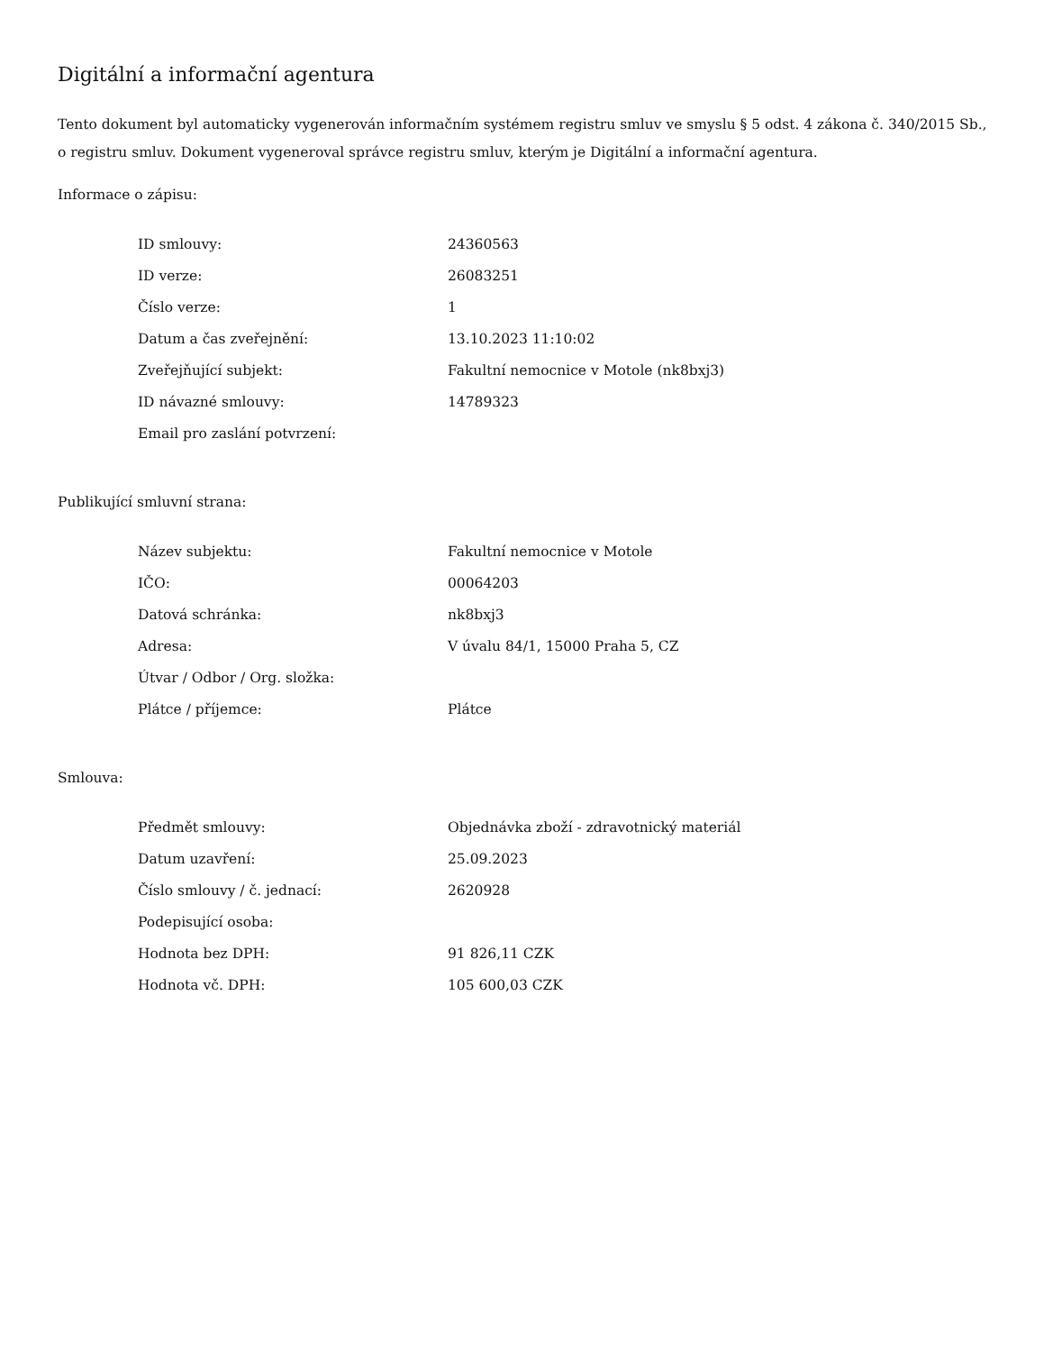Digitální a informační agentura
Tento dokument byl automaticky vygenerován informačním systémem registru smluv ve smyslu § 5 odst. 4 zákona č. 340/2015 Sb., o registru smluv. Dokument vygeneroval správce registru smluv, kterým je Digitální a informační agentura.
Informace o zápisu:
| ID smlouvy: | 24360563 |
| ID verze: | 26083251 |
| Číslo verze: | 1 |
| Datum a čas zveřejnění: | 13.10.2023 11:10:02 |
| Zveřejňující subjekt: | Fakultní nemocnice v Motole (nk8bxj3) |
| ID návazné smlouvy: | 14789323 |
| Email pro zaslání potvrzení: | |
Publikující smluvní strana:
| Název subjektu: | Fakultní nemocnice v Motole |
| IČO: | 00064203 |
| Datová schránka: | nk8bxj3 |
| Adresa: | V úvalu 84/1, 15000 Praha 5, CZ |
| Útvar / Odbor / Org. složka: | |
| Plátce / příjemce: | Plátce |
Smlouva:
| Předmět smlouvy: | Objednávka zboží - zdravotnický materiál |
| Datum uzavření: | 25.09.2023 |
| Číslo smlouvy / č. jednací: | 2620928 |
| Podepisující osoba: | |
| Hodnota bez DPH: | 91 826,11 CZK |
| Hodnota vč. DPH: | 105 600,03 CZK |